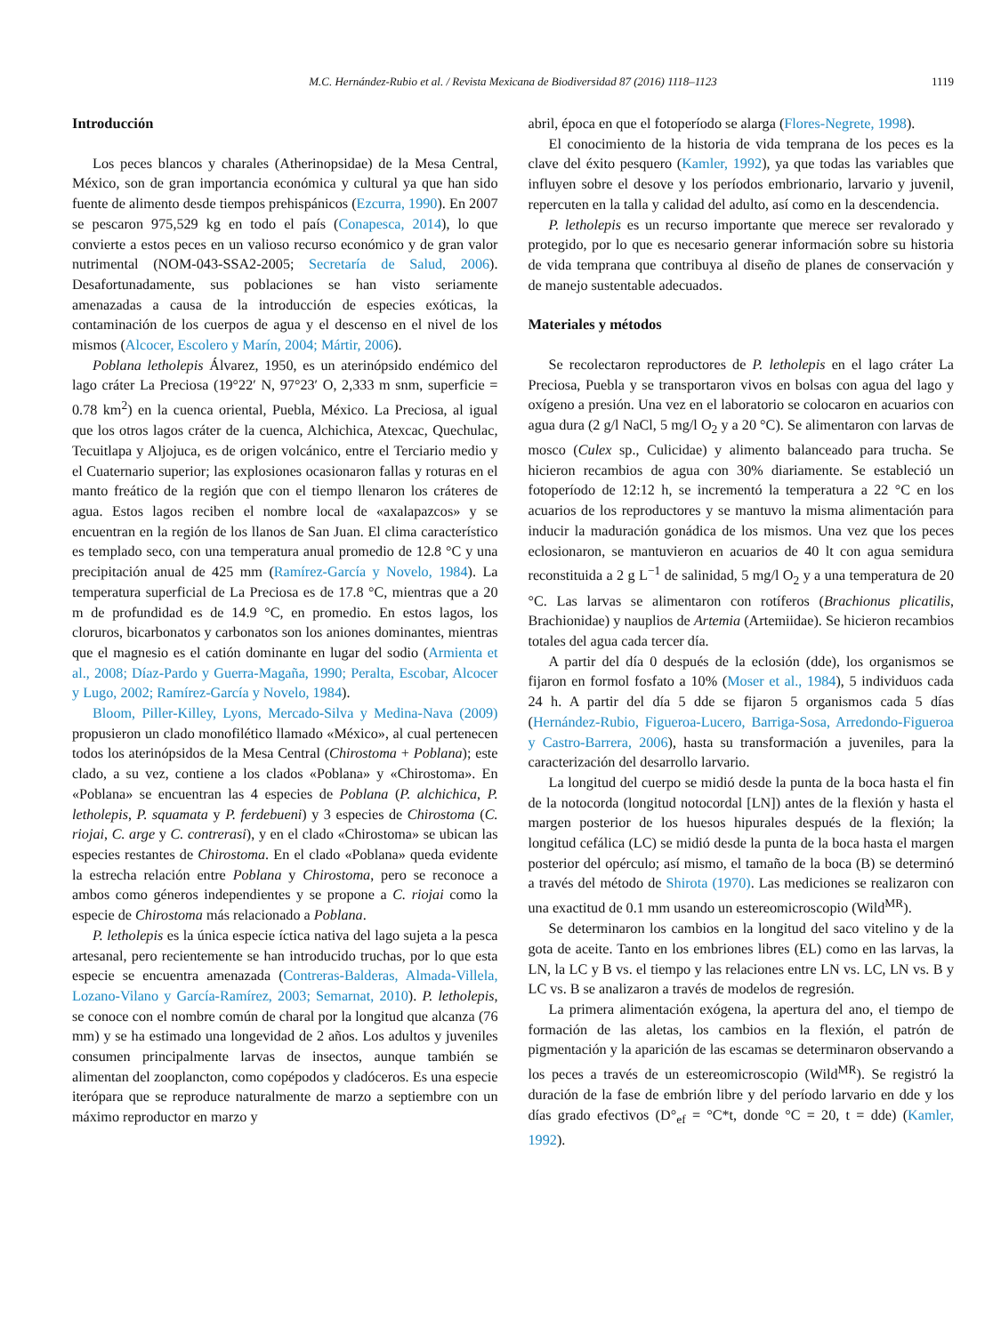M.C. Hernández-Rubio et al. / Revista Mexicana de Biodiversidad 87 (2016) 1118–1123 1119
Introducción
Los peces blancos y charales (Atherinopsidae) de la Mesa Central, México, son de gran importancia económica y cultural ya que han sido fuente de alimento desde tiempos prehispánicos (Ezcurra, 1990). En 2007 se pescaron 975,529 kg en todo el país (Conapesca, 2014), lo que convierte a estos peces en un valioso recurso económico y de gran valor nutrimental (NOM-043-SSA2-2005; Secretaría de Salud, 2006). Desafortunadamente, sus poblaciones se han visto seriamente amenazadas a causa de la introducción de especies exóticas, la contaminación de los cuerpos de agua y el descenso en el nivel de los mismos (Alcocer, Escolero y Marín, 2004; Mártir, 2006).
Poblana letholepis Álvarez, 1950, es un aterinópsido endémico del lago cráter La Preciosa (19°22′ N, 97°23′ O, 2,333 m snm, superficie = 0.78 km<sup>2</sup>) en la cuenca oriental, Puebla, México. La Preciosa, al igual que los otros lagos cráter de la cuenca, Alchichica, Atexcac, Quechulac, Tecuitlapa y Aljojuca, es de origen volcánico, entre el Terciario medio y el Cuaternario superior; las explosiones ocasionaron fallas y roturas en el manto freático de la región que con el tiempo llenaron los cráteres de agua. Estos lagos reciben el nombre local de «axalapazcos» y se encuentran en la región de los llanos de San Juan. El clima característico es templado seco, con una temperatura anual promedio de 12.8 °C y una precipitación anual de 425 mm (Ramírez-García y Novelo, 1984). La temperatura superficial de La Preciosa es de 17.8 °C, mientras que a 20 m de profundidad es de 14.9 °C, en promedio. En estos lagos, los cloruros, bicarbonatos y carbonatos son los aniones dominantes, mientras que el magnesio es el catión dominante en lugar del sodio (Armienta et al., 2008; Díaz-Pardo y Guerra-Magaña, 1990; Peralta, Escobar, Alcocer y Lugo, 2002; Ramírez-García y Novelo, 1984).
Bloom, Piller-Killey, Lyons, Mercado-Silva y Medina-Nava (2009) propusieron un clado monofilético llamado «México», al cual pertenecen todos los aterinópsidos de la Mesa Central (Chirostoma + Poblana); este clado, a su vez, contiene a los clados «Poblana» y «Chirostoma». En «Poblana» se encuentran las 4 especies de Poblana (P. alchichica, P. letholepis, P. squamata y P. ferdebueni) y 3 especies de Chirostoma (C. riojai, C. arge y C. contrerasi), y en el clado «Chirostoma» se ubican las especies restantes de Chirostoma. En el clado «Poblana» queda evidente la estrecha relación entre Poblana y Chirostoma, pero se reconoce a ambos como géneros independientes y se propone a C. riojai como la especie de Chirostoma más relacionado a Poblana.
P. letholepis es la única especie íctica nativa del lago sujeta a la pesca artesanal, pero recientemente se han introducido truchas, por lo que esta especie se encuentra amenazada (Contreras-Balderas, Almada-Villela, Lozano-Vilano y García-Ramírez, 2003; Semarnat, 2010). P. letholepis, se conoce con el nombre común de charal por la longitud que alcanza (76 mm) y se ha estimado una longevidad de 2 años. Los adultos y juveniles consumen principalmente larvas de insectos, aunque también se alimentan del zooplancton, como copépodos y cladóceros. Es una especie iterópara que se reproduce naturalmente de marzo a septiembre con un máximo reproductor en marzo y
abril, época en que el fotoperíodo se alarga (Flores-Negrete, 1998).
El conocimiento de la historia de vida temprana de los peces es la clave del éxito pesquero (Kamler, 1992), ya que todas las variables que influyen sobre el desove y los períodos embrionario, larvario y juvenil, repercuten en la talla y calidad del adulto, así como en la descendencia.
P. letholepis es un recurso importante que merece ser revalorado y protegido, por lo que es necesario generar información sobre su historia de vida temprana que contribuya al diseño de planes de conservación y de manejo sustentable adecuados.
Materiales y métodos
Se recolectaron reproductores de P. letholepis en el lago cráter La Preciosa, Puebla y se transportaron vivos en bolsas con agua del lago y oxígeno a presión. Una vez en el laboratorio se colocaron en acuarios con agua dura (2 g/l NaCl, 5 mg/l O<sub>2</sub> y a 20 °C). Se alimentaron con larvas de mosco (Culex sp., Culicidae) y alimento balanceado para trucha. Se hicieron recambios de agua con 30% diariamente. Se estableció un fotoperíodo de 12:12 h, se incrementó la temperatura a 22 °C en los acuarios de los reproductores y se mantuvo la misma alimentación para inducir la maduración gonádica de los mismos. Una vez que los peces eclosionaron, se mantuvieron en acuarios de 40 lt con agua semidura reconstituida a 2 g L<sup>−1</sup> de salinidad, 5 mg/l O<sub>2</sub> y a una temperatura de 20 °C. Las larvas se alimentaron con rotíferos (Brachionus plicatilis, Brachionidae) y nauplios de Artemia (Artemiidae). Se hicieron recambios totales del agua cada tercer día.
A partir del día 0 después de la eclosión (dde), los organismos se fijaron en formol fosfato a 10% (Moser et al., 1984), 5 individuos cada 24 h. A partir del día 5 dde se fijaron 5 organismos cada 5 días (Hernández-Rubio, Figueroa-Lucero, Barriga-Sosa, Arredondo-Figueroa y Castro-Barrera, 2006), hasta su transformación a juveniles, para la caracterización del desarrollo larvario.
La longitud del cuerpo se midió desde la punta de la boca hasta el fin de la notocorda (longitud notocordal [LN]) antes de la flexión y hasta el margen posterior de los huesos hipurales después de la flexión; la longitud cefálica (LC) se midió desde la punta de la boca hasta el margen posterior del opérculo; así mismo, el tamaño de la boca (B) se determinó a través del método de Shirota (1970). Las mediciones se realizaron con una exactitud de 0.1 mm usando un estereomicroscopio (Wild<sup>MR</sup>).
Se determinaron los cambios en la longitud del saco vitelino y de la gota de aceite. Tanto en los embriones libres (EL) como en las larvas, la LN, la LC y B vs. el tiempo y las relaciones entre LN vs. LC, LN vs. B y LC vs. B se analizaron a través de modelos de regresión.
La primera alimentación exógena, la apertura del ano, el tiempo de formación de las aletas, los cambios en la flexión, el patrón de pigmentación y la aparición de las escamas se determinaron observando a los peces a través de un estereomicroscopio (Wild<sup>MR</sup>). Se registró la duración de la fase de embrión libre y del período larvario en dde y los días grado efectivos (D°<sub>ef</sub> = °C*t, donde °C = 20, t = dde) (Kamler, 1992).